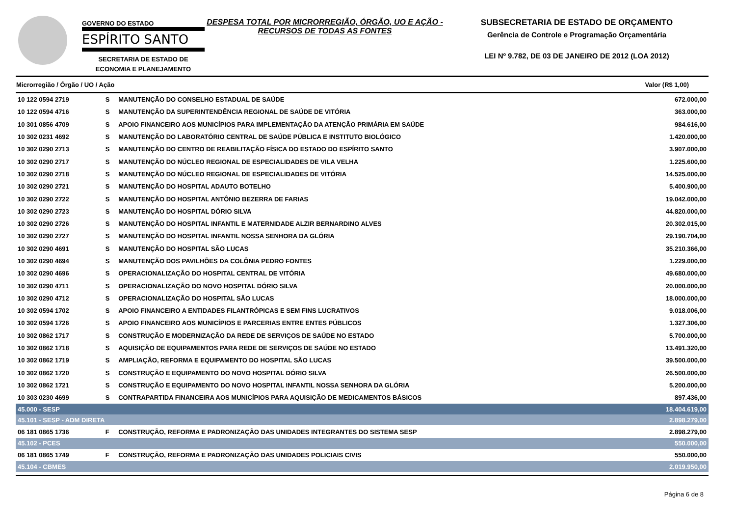GOVERNO DO ESTADO
ESPÍRITO SANTO
SECRETARIA DE ESTADO DE
ECONOMIA E PLANEJAMENTO
DESPESA TOTAL POR MICRORREGIÃO, ÓRGÃO, UO E AÇÃO - RECURSOS DE TODAS AS FONTES
SUBSECRETARIA DE ESTADO DE ORÇAMENTO
Gerência de Controle e Programação Orçamentária
LEI Nº 9.782, DE 03 DE JANEIRO DE 2012 (LOA 2012)
| Microrregião / Órgão / UO / Ação | | | Valor (R$ 1,00) |
| --- | --- | --- | --- |
| 10 122 0594 2719 | S | MANUTENÇÃO DO CONSELHO ESTADUAL DE SAÚDE | 672.000,00 |
| 10 122 0594 4716 | S | MANUTENÇÃO DA SUPERINTENDÊNCIA REGIONAL DE SAÚDE DE VITÓRIA | 363.000,00 |
| 10 301 0856 4709 | S | APOIO FINANCEIRO AOS MUNICÍPIOS PARA IMPLEMENTAÇÃO DA ATENÇÃO PRIMÁRIA EM SAÚDE | 984.616,00 |
| 10 302 0231 4692 | S | MANUTENÇÃO DO LABORATÓRIO CENTRAL DE SAÚDE PÚBLICA E INSTITUTO BIOLÓGICO | 1.420.000,00 |
| 10 302 0290 2713 | S | MANUTENÇÃO DO CENTRO DE REABILITAÇÃO FÍSICA DO ESTADO DO ESPÍRITO SANTO | 3.907.000,00 |
| 10 302 0290 2717 | S | MANUTENÇÃO DO NÚCLEO REGIONAL DE ESPECIALIDADES DE VILA VELHA | 1.225.600,00 |
| 10 302 0290 2718 | S | MANUTENÇÃO DO NÚCLEO REGIONAL DE ESPECIALIDADES DE VITÓRIA | 14.525.000,00 |
| 10 302 0290 2721 | S | MANUTENÇÃO DO HOSPITAL ADAUTO BOTELHO | 5.400.900,00 |
| 10 302 0290 2722 | S | MANUTENÇÃO DO HOSPITAL ANTÔNIO BEZERRA DE FARIAS | 19.042.000,00 |
| 10 302 0290 2723 | S | MANUTENÇÃO DO HOSPITAL DÓRIO SILVA | 44.820.000,00 |
| 10 302 0290 2726 | S | MANUTENÇÃO DO HOSPITAL INFANTIL E MATERNIDADE ALZIR BERNARDINO ALVES | 20.302.015,00 |
| 10 302 0290 2727 | S | MANUTENÇÃO DO HOSPITAL INFANTIL NOSSA SENHORA DA GLÓRIA | 29.190.704,00 |
| 10 302 0290 4691 | S | MANUTENÇÃO DO HOSPITAL SÃO LUCAS | 35.210.366,00 |
| 10 302 0290 4694 | S | MANUTENÇÃO DOS PAVILHÕES DA COLÔNIA PEDRO FONTES | 1.229.000,00 |
| 10 302 0290 4696 | S | OPERACIONALIZAÇÃO DO HOSPITAL CENTRAL DE VITÓRIA | 49.680.000,00 |
| 10 302 0290 4711 | S | OPERACIONALIZAÇÃO DO NOVO HOSPITAL DÓRIO SILVA | 20.000.000,00 |
| 10 302 0290 4712 | S | OPERACIONALIZAÇÃO DO HOSPITAL SÃO LUCAS | 18.000.000,00 |
| 10 302 0594 1702 | S | APOIO FINANCEIRO A ENTIDADES FILANTRÓPICAS E SEM FINS LUCRATIVOS | 9.018.006,00 |
| 10 302 0594 1726 | S | APOIO FINANCEIRO AOS MUNICÍPIOS E PARCERIAS ENTRE ENTES PÚBLICOS | 1.327.306,00 |
| 10 302 0862 1717 | S | CONSTRUÇÃO E MODERNIZAÇÃO DA REDE DE SERVIÇOS DE SAÚDE NO ESTADO | 5.700.000,00 |
| 10 302 0862 1718 | S | AQUISIÇÃO DE EQUIPAMENTOS PARA REDE DE SERVIÇOS DE SAÚDE NO ESTADO | 13.491.320,00 |
| 10 302 0862 1719 | S | AMPLIAÇÃO, REFORMA E EQUIPAMENTO DO HOSPITAL SÃO LUCAS | 39.500.000,00 |
| 10 302 0862 1720 | S | CONSTRUÇÃO E EQUIPAMENTO DO NOVO HOSPITAL DÓRIO SILVA | 26.500.000,00 |
| 10 302 0862 1721 | S | CONSTRUÇÃO E EQUIPAMENTO DO NOVO HOSPITAL INFANTIL NOSSA SENHORA DA GLÓRIA | 5.200.000,00 |
| 10 303 0230 4699 | S | CONTRAPARTIDA FINANCEIRA AOS MUNICÍPIOS PARA AQUISIÇÃO DE MEDICAMENTOS BÁSICOS | 897.436,00 |
| 45.000 - SESP | | | 18.404.619,00 |
| 45.101 - SESP - ADM DIRETA | | | 2.898.279,00 |
| 06 181 0865 1736 | F | CONSTRUÇÃO, REFORMA E PADRONIZAÇÃO DAS UNIDADES INTEGRANTES DO SISTEMA SESP | 2.898.279,00 |
| 45.102 - PCES | | | 550.000,00 |
| 06 181 0865 1749 | F | CONSTRUÇÃO, REFORMA E PADRONIZAÇÃO DAS UNIDADES POLICIAIS CIVIS | 550.000,00 |
| 45.104 - CBMES | | | 2.019.950,00 |
Página 6 de 8